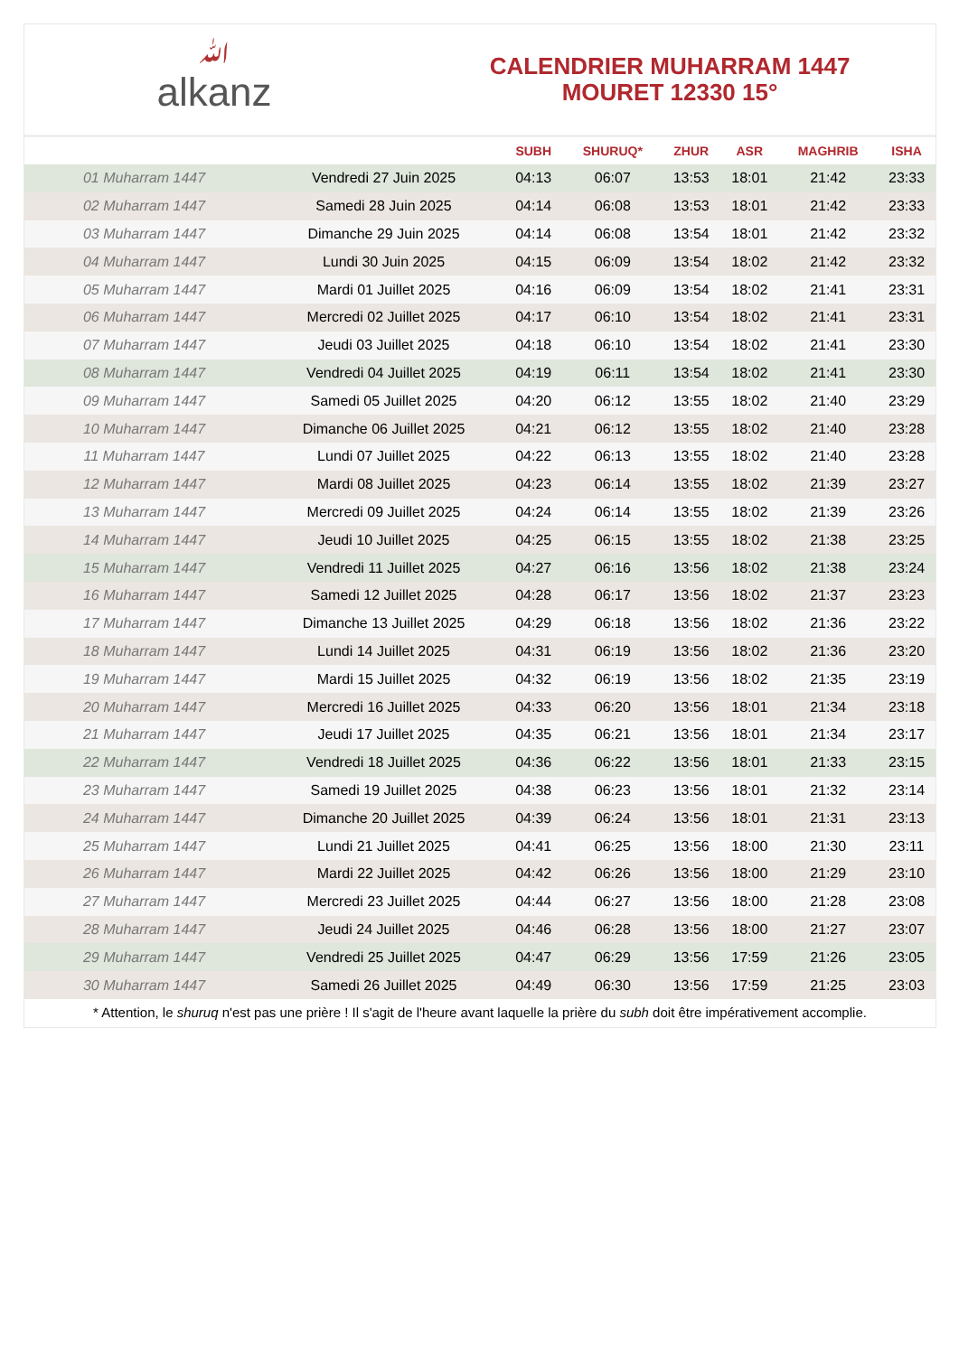ﷲalkanz
CALENDRIER MUHARRAM 1447
MOURET 12330 15°
| | | SUBH | SHURUQ* | ZHUR | ASR | MAGHRIB | ISHA |
| --- | --- | --- | --- | --- | --- | --- | --- |
| 01 Muharram 1447 | Vendredi 27 Juin 2025 | 04:13 | 06:07 | 13:53 | 18:01 | 21:42 | 23:33 |
| 02 Muharram 1447 | Samedi 28 Juin 2025 | 04:14 | 06:08 | 13:53 | 18:01 | 21:42 | 23:33 |
| 03 Muharram 1447 | Dimanche 29 Juin 2025 | 04:14 | 06:08 | 13:54 | 18:01 | 21:42 | 23:32 |
| 04 Muharram 1447 | Lundi 30 Juin 2025 | 04:15 | 06:09 | 13:54 | 18:02 | 21:42 | 23:32 |
| 05 Muharram 1447 | Mardi 01 Juillet 2025 | 04:16 | 06:09 | 13:54 | 18:02 | 21:41 | 23:31 |
| 06 Muharram 1447 | Mercredi 02 Juillet 2025 | 04:17 | 06:10 | 13:54 | 18:02 | 21:41 | 23:31 |
| 07 Muharram 1447 | Jeudi 03 Juillet 2025 | 04:18 | 06:10 | 13:54 | 18:02 | 21:41 | 23:30 |
| 08 Muharram 1447 | Vendredi 04 Juillet 2025 | 04:19 | 06:11 | 13:54 | 18:02 | 21:41 | 23:30 |
| 09 Muharram 1447 | Samedi 05 Juillet 2025 | 04:20 | 06:12 | 13:55 | 18:02 | 21:40 | 23:29 |
| 10 Muharram 1447 | Dimanche 06 Juillet 2025 | 04:21 | 06:12 | 13:55 | 18:02 | 21:40 | 23:28 |
| 11 Muharram 1447 | Lundi 07 Juillet 2025 | 04:22 | 06:13 | 13:55 | 18:02 | 21:40 | 23:28 |
| 12 Muharram 1447 | Mardi 08 Juillet 2025 | 04:23 | 06:14 | 13:55 | 18:02 | 21:39 | 23:27 |
| 13 Muharram 1447 | Mercredi 09 Juillet 2025 | 04:24 | 06:14 | 13:55 | 18:02 | 21:39 | 23:26 |
| 14 Muharram 1447 | Jeudi 10 Juillet 2025 | 04:25 | 06:15 | 13:55 | 18:02 | 21:38 | 23:25 |
| 15 Muharram 1447 | Vendredi 11 Juillet 2025 | 04:27 | 06:16 | 13:56 | 18:02 | 21:38 | 23:24 |
| 16 Muharram 1447 | Samedi 12 Juillet 2025 | 04:28 | 06:17 | 13:56 | 18:02 | 21:37 | 23:23 |
| 17 Muharram 1447 | Dimanche 13 Juillet 2025 | 04:29 | 06:18 | 13:56 | 18:02 | 21:36 | 23:22 |
| 18 Muharram 1447 | Lundi 14 Juillet 2025 | 04:31 | 06:19 | 13:56 | 18:02 | 21:36 | 23:20 |
| 19 Muharram 1447 | Mardi 15 Juillet 2025 | 04:32 | 06:19 | 13:56 | 18:02 | 21:35 | 23:19 |
| 20 Muharram 1447 | Mercredi 16 Juillet 2025 | 04:33 | 06:20 | 13:56 | 18:01 | 21:34 | 23:18 |
| 21 Muharram 1447 | Jeudi 17 Juillet 2025 | 04:35 | 06:21 | 13:56 | 18:01 | 21:34 | 23:17 |
| 22 Muharram 1447 | Vendredi 18 Juillet 2025 | 04:36 | 06:22 | 13:56 | 18:01 | 21:33 | 23:15 |
| 23 Muharram 1447 | Samedi 19 Juillet 2025 | 04:38 | 06:23 | 13:56 | 18:01 | 21:32 | 23:14 |
| 24 Muharram 1447 | Dimanche 20 Juillet 2025 | 04:39 | 06:24 | 13:56 | 18:01 | 21:31 | 23:13 |
| 25 Muharram 1447 | Lundi 21 Juillet 2025 | 04:41 | 06:25 | 13:56 | 18:00 | 21:30 | 23:11 |
| 26 Muharram 1447 | Mardi 22 Juillet 2025 | 04:42 | 06:26 | 13:56 | 18:00 | 21:29 | 23:10 |
| 27 Muharram 1447 | Mercredi 23 Juillet 2025 | 04:44 | 06:27 | 13:56 | 18:00 | 21:28 | 23:08 |
| 28 Muharram 1447 | Jeudi 24 Juillet 2025 | 04:46 | 06:28 | 13:56 | 18:00 | 21:27 | 23:07 |
| 29 Muharram 1447 | Vendredi 25 Juillet 2025 | 04:47 | 06:29 | 13:56 | 17:59 | 21:26 | 23:05 |
| 30 Muharram 1447 | Samedi 26 Juillet 2025 | 04:49 | 06:30 | 13:56 | 17:59 | 21:25 | 23:03 |
* Attention, le shuruq n'est pas une prière ! Il s'agit de l'heure avant laquelle la prière du subh doit être impérativement accomplie.